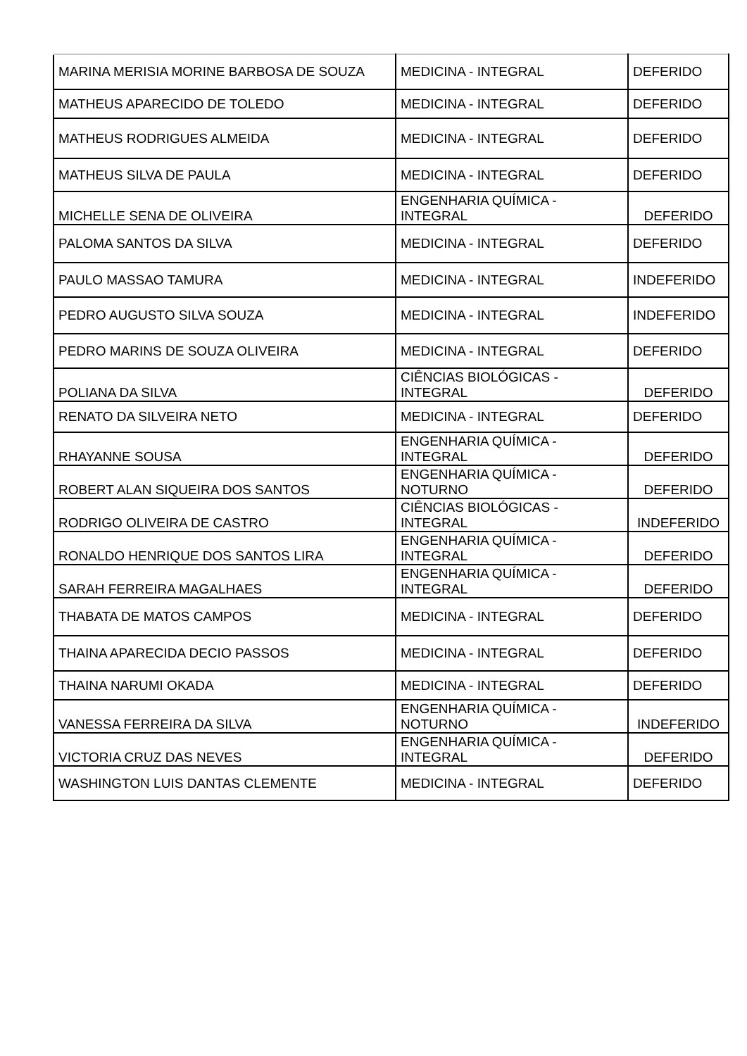| MARINA MERISIA MORINE BARBOSA DE SOUZA | MEDICINA - INTEGRAL | DEFERIDO |
| MATHEUS APARECIDO DE TOLEDO | MEDICINA - INTEGRAL | DEFERIDO |
| MATHEUS RODRIGUES ALMEIDA | MEDICINA - INTEGRAL | DEFERIDO |
| MATHEUS SILVA DE PAULA | MEDICINA - INTEGRAL | DEFERIDO |
| MICHELLE SENA DE OLIVEIRA | ENGENHARIA QUÍMICA - INTEGRAL | DEFERIDO |
| PALOMA SANTOS DA SILVA | MEDICINA - INTEGRAL | DEFERIDO |
| PAULO MASSAO TAMURA | MEDICINA - INTEGRAL | INDEFERIDO |
| PEDRO AUGUSTO SILVA SOUZA | MEDICINA - INTEGRAL | INDEFERIDO |
| PEDRO MARINS DE SOUZA OLIVEIRA | MEDICINA - INTEGRAL | DEFERIDO |
| POLIANA DA SILVA | CIÊNCIAS BIOLÓGICAS - INTEGRAL | DEFERIDO |
| RENATO DA SILVEIRA NETO | MEDICINA - INTEGRAL | DEFERIDO |
| RHAYANNE SOUSA | ENGENHARIA QUÍMICA - INTEGRAL | DEFERIDO |
| ROBERT ALAN SIQUEIRA DOS SANTOS | ENGENHARIA QUÍMICA - NOTURNO | DEFERIDO |
| RODRIGO OLIVEIRA DE CASTRO | CIÊNCIAS BIOLÓGICAS - INTEGRAL | INDEFERIDO |
| RONALDO HENRIQUE DOS SANTOS LIRA | ENGENHARIA QUÍMICA - INTEGRAL | DEFERIDO |
| SARAH FERREIRA MAGALHAES | ENGENHARIA QUÍMICA - INTEGRAL | DEFERIDO |
| THABATA DE MATOS CAMPOS | MEDICINA - INTEGRAL | DEFERIDO |
| THAINA APARECIDA DECIO PASSOS | MEDICINA - INTEGRAL | DEFERIDO |
| THAINA NARUMI OKADA | MEDICINA - INTEGRAL | DEFERIDO |
| VANESSA FERREIRA DA SILVA | ENGENHARIA QUÍMICA - NOTURNO | INDEFERIDO |
| VICTORIA CRUZ DAS NEVES | ENGENHARIA QUÍMICA - INTEGRAL | DEFERIDO |
| WASHINGTON LUIS DANTAS CLEMENTE | MEDICINA - INTEGRAL | DEFERIDO |